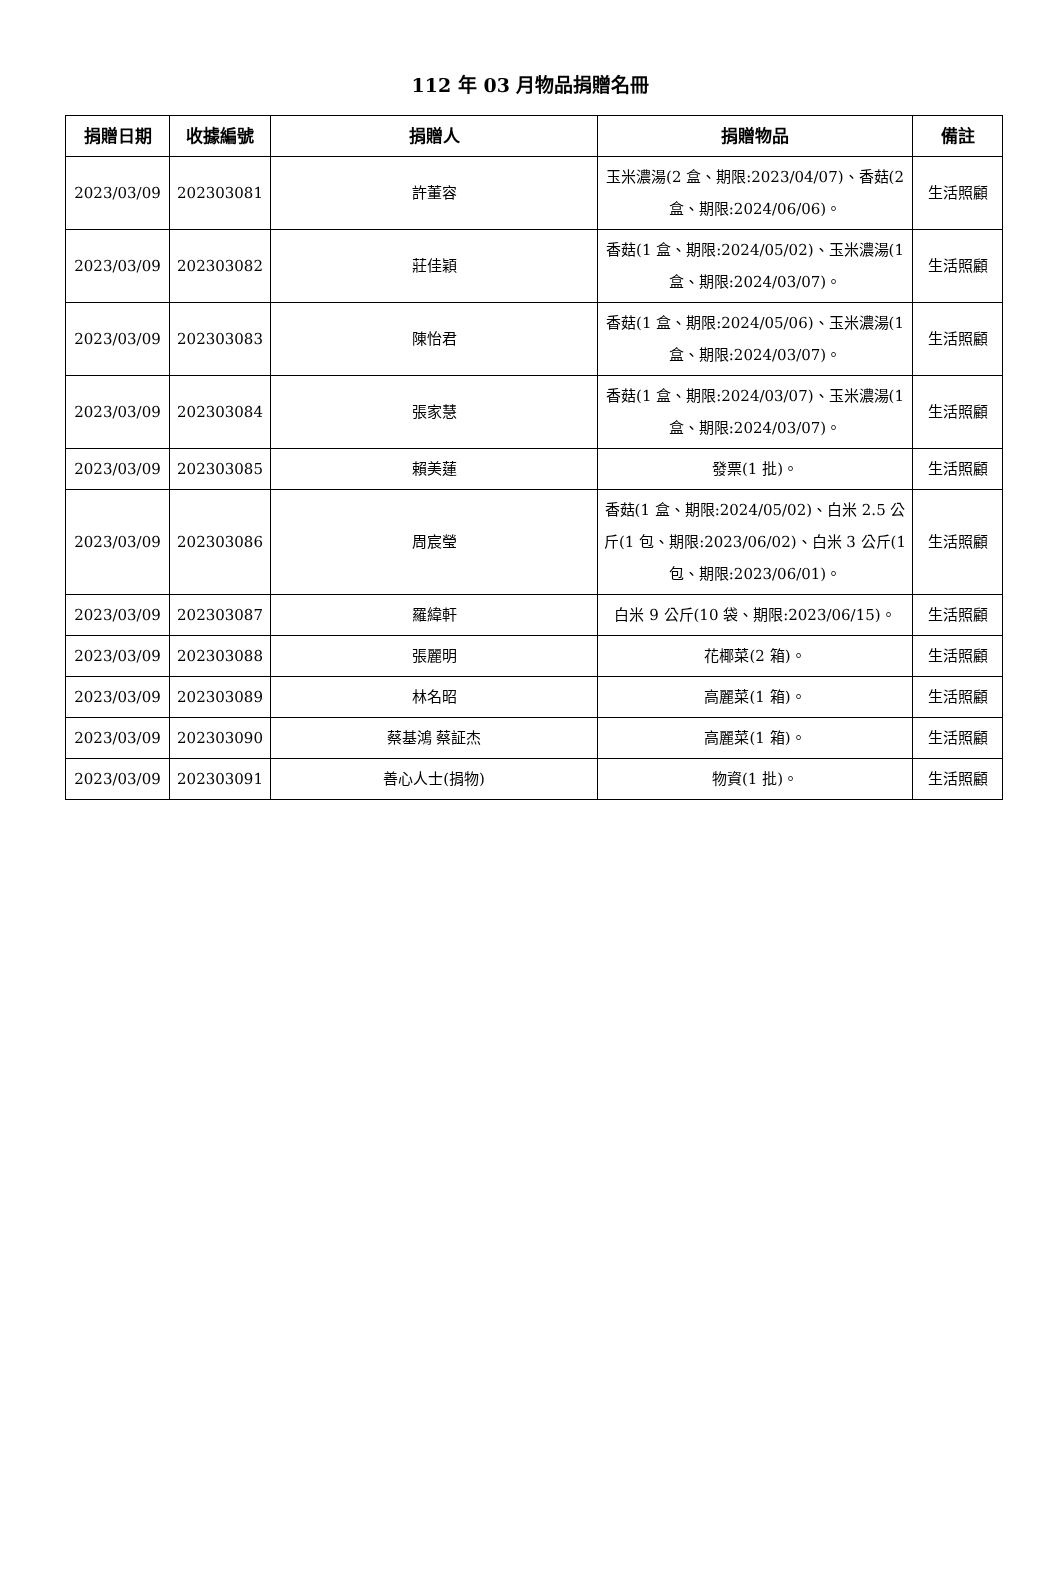112 年 03 月物品捐贈名冊
| 捐贈日期 | 收據編號 | 捐贈人 | 捐贈物品 | 備註 |
| --- | --- | --- | --- | --- |
| 2023/03/09 | 202303081 | 許董容 | 玉米濃湯(2 盒、期限:2023/04/07)、香菇(2 盒、期限:2024/06/06)。 | 生活照顧 |
| 2023/03/09 | 202303082 | 莊佳穎 | 香菇(1 盒、期限:2024/05/02)、玉米濃湯(1 盒、期限:2024/03/07)。 | 生活照顧 |
| 2023/03/09 | 202303083 | 陳怡君 | 香菇(1 盒、期限:2024/05/06)、玉米濃湯(1 盒、期限:2024/03/07)。 | 生活照顧 |
| 2023/03/09 | 202303084 | 張家慧 | 香菇(1 盒、期限:2024/03/07)、玉米濃湯(1 盒、期限:2024/03/07)。 | 生活照顧 |
| 2023/03/09 | 202303085 | 賴美蓮 | 發票(1 批)。 | 生活照顧 |
| 2023/03/09 | 202303086 | 周宸瑩 | 香菇(1 盒、期限:2024/05/02)、白米 2.5 公斤(1 包、期限:2023/06/02)、白米 3 公斤(1 包、期限:2023/06/01)。 | 生活照顧 |
| 2023/03/09 | 202303087 | 羅緯軒 | 白米 9 公斤(10 袋、期限:2023/06/15)。 | 生活照顧 |
| 2023/03/09 | 202303088 | 張麗明 | 花椰菜(2 箱)。 | 生活照顧 |
| 2023/03/09 | 202303089 | 林名昭 | 高麗菜(1 箱)。 | 生活照顧 |
| 2023/03/09 | 202303090 | 蔡基鴻 蔡証杰 | 高麗菜(1 箱)。 | 生活照顧 |
| 2023/03/09 | 202303091 | 善心人士(捐物) | 物資(1 批)。 | 生活照顧 |